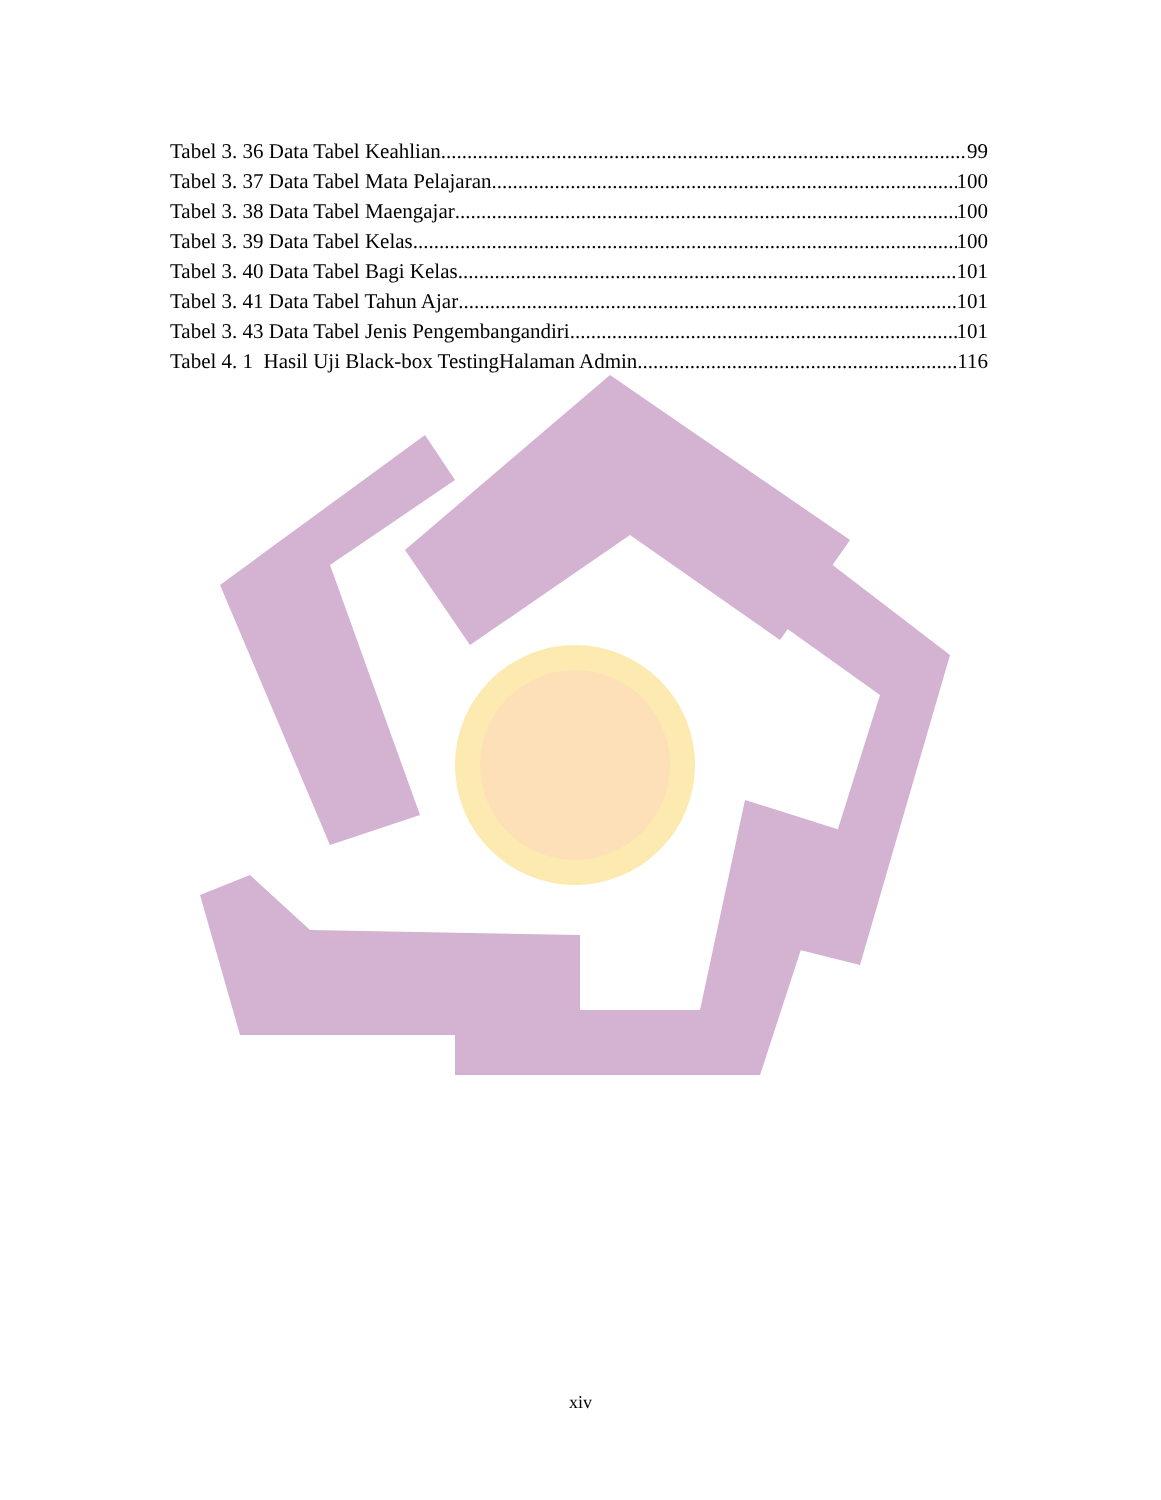Tabel 3. 36 Data Tabel Keahlian 99
Tabel 3. 37 Data Tabel Mata Pelajaran 100
Tabel 3. 38 Data Tabel Maengajar 100
Tabel 3. 39 Data Tabel Kelas 100
Tabel 3. 40 Data Tabel Bagi Kelas 101
Tabel 3. 41 Data Tabel Tahun Ajar 101
Tabel 3. 43 Data Tabel Jenis Pengembangandiri 101
Tabel 4. 1 Hasil Uji Black-box TestingHalaman Admin 116
xiv